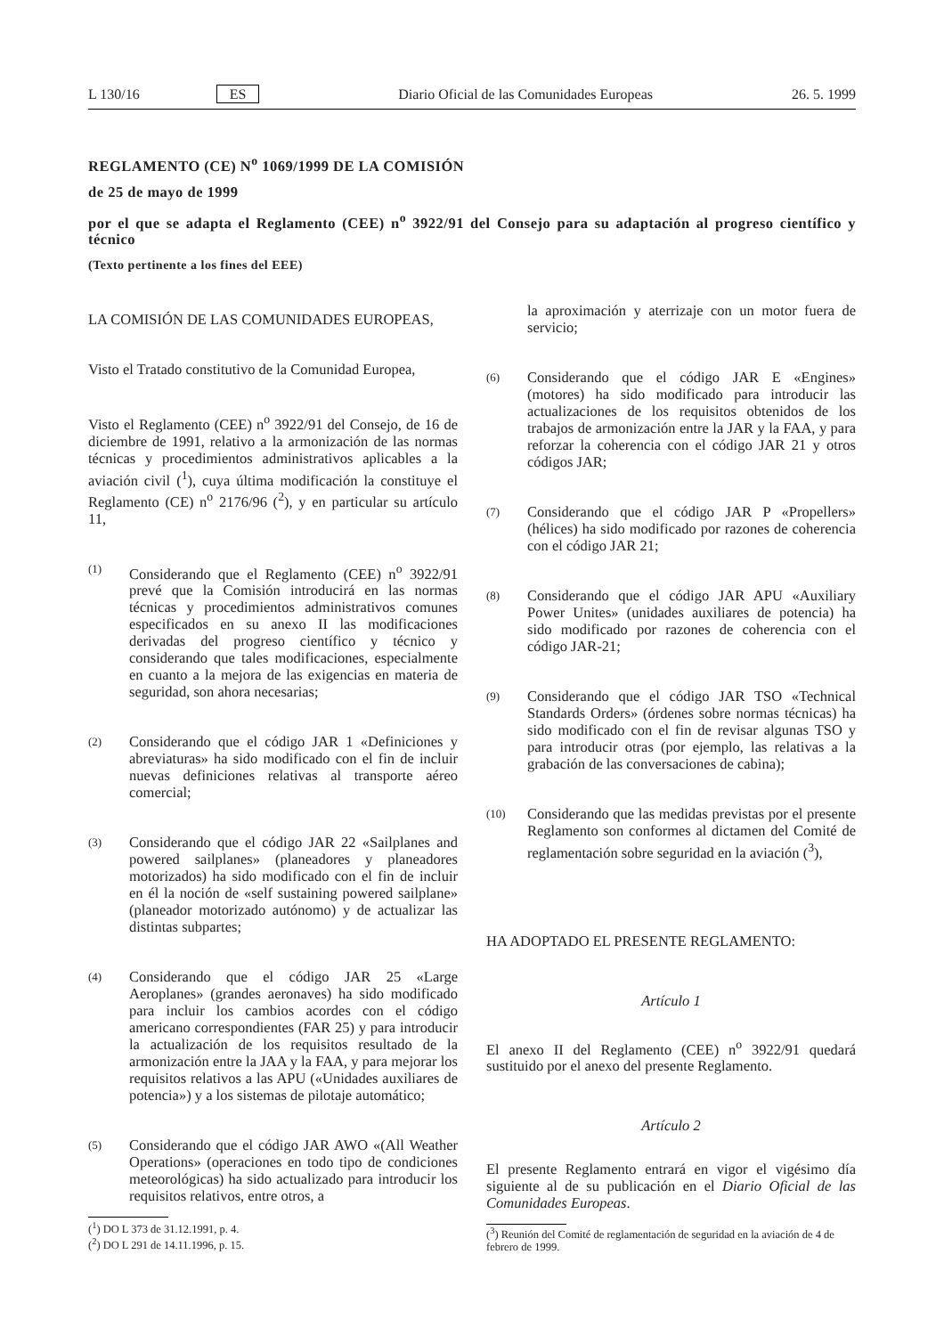L 130/16 ES Diario Oficial de las Comunidades Europeas 26. 5. 1999
REGLAMENTO (CE) N<sup>o</sup> 1069/1999 DE LA COMISIÓN
de 25 de mayo de 1999
por el que se adapta el Reglamento (CEE) n<sup>o</sup> 3922/91 del Consejo para su adaptación al progreso científico y técnico
(Texto pertinente a los fines del EEE)
LA COMISIÓN DE LAS COMUNIDADES EUROPEAS,
Visto el Tratado constitutivo de la Comunidad Europea,
Visto el Reglamento (CEE) n<sup>o</sup> 3922/91 del Consejo, de 16 de diciembre de 1991, relativo a la armonización de las normas técnicas y procedimientos administrativos aplicables a la aviación civil (<sup>1</sup>), cuya última modificación la constituye el Reglamento (CE) n<sup>o</sup> 2176/96 (<sup>2</sup>), y en particular su artículo 11,
(1)
Considerando que el Reglamento (CEE) n<sup>o</sup> 3922/91 prevé que la Comisión introducirá en las normas técnicas y procedimientos administrativos comunes especificados en su anexo II las modificaciones derivadas del progreso científico y técnico y considerando que tales modificaciones, especialmente en cuanto a la mejora de las exigencias en materia de seguridad, son ahora necesarias;
(2)
Considerando que el código JAR 1 «Definiciones y abreviaturas» ha sido modificado con el fin de incluir nuevas definiciones relativas al transporte aéreo comercial;
(3)
Considerando que el código JAR 22 «Sailplanes and powered sailplanes» (planeadores y planeadores motorizados) ha sido modificado con el fin de incluir en él la noción de «self sustaining powered sailplane» (planeador motorizado autónomo) y de actualizar las distintas subpartes;
(4)
Considerando que el código JAR 25 «Large Aeroplanes» (grandes aeronaves) ha sido modificado para incluir los cambios acordes con el código americano correspondientes (FAR 25) y para introducir la actualización de los requisitos resultado de la armonización entre la JAA y la FAA, y para mejorar los requisitos relativos a las APU («Unidades auxiliares de potencia») y a los sistemas de pilotaje automático;
(5)
Considerando que el código JAR AWO «(All Weather Operations» (operaciones en todo tipo de condiciones meteorológicas) ha sido actualizado para introducir los requisitos relativos, entre otros, a
(<sup>1</sup>) DO L 373 de 31.12.1991, p. 4.
(<sup>2</sup>) DO L 291 de 14.11.1996, p. 15.
la aproximación y aterrizaje con un motor fuera de servicio;
(6)
Considerando que el código JAR E «Engines» (motores) ha sido modificado para introducir las actualizaciones de los requisitos obtenidos de los trabajos de armonización entre la JAR y la FAA, y para reforzar la coherencia con el código JAR 21 y otros códigos JAR;
(7)
Considerando que el código JAR P «Propellers» (hélices) ha sido modificado por razones de coherencia con el código JAR 21;
(8)
Considerando que el código JAR APU «Auxiliary Power Unites» (unidades auxiliares de potencia) ha sido modificado por razones de coherencia con el código JAR-21;
(9)
Considerando que el código JAR TSO «Technical Standards Orders» (órdenes sobre normas técnicas) ha sido modificado con el fin de revisar algunas TSO y para introducir otras (por ejemplo, las relativas a la grabación de las conversaciones de cabina);
(10)
Considerando que las medidas previstas por el presente Reglamento son conformes al dictamen del Comité de reglamentación sobre seguridad en la aviación (<sup>3</sup>),
HA ADOPTADO EL PRESENTE REGLAMENTO:
Artículo 1
El anexo II del Reglamento (CEE) n<sup>o</sup> 3922/91 quedará sustituido por el anexo del presente Reglamento.
Artículo 2
El presente Reglamento entrará en vigor el vigésimo día siguiente al de su publicación en el Diario Oficial de las Comunidades Europeas.
(<sup>3</sup>) Reunión del Comité de reglamentación de seguridad en la aviación de 4 de febrero de 1999.